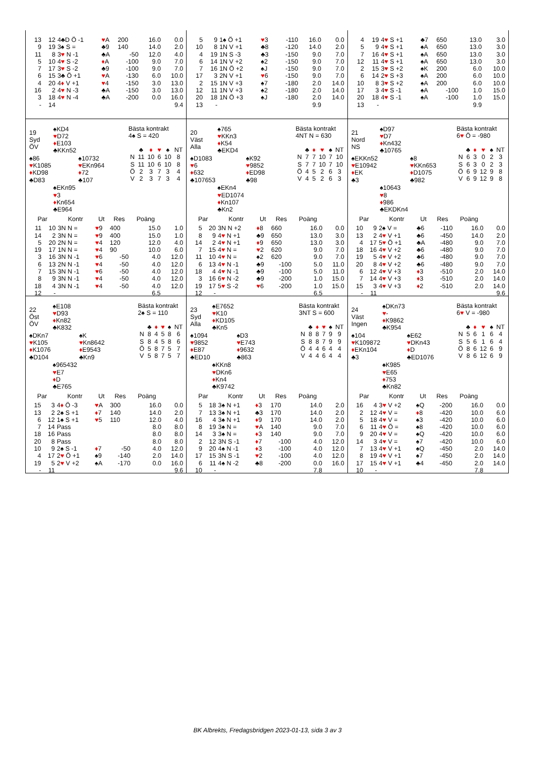| 13 | 12 | 4♣D Ö -1 | ♥ A | 200 | 16.0 | 0.0 |
| 9 | 19 | 3♠ S = | ♣9 | 140 | 14.0 | 2.0 |
| 11 | 8 | 3 ♥ N -1 | ♣A | -50 | 12.0 | 4.0 |
| 5 | 10 | 4 ♥ S -2 | ♦ A | -100 | 9.0 | 7.0 |
| 7 | 17 | 3 ♥ S -2 | ♣9 | -100 | 9.0 | 7.0 |
| 6 | 15 | 3♣ Ö +1 | ♥ A | -130 | 6.0 | 10.0 |
| 4 | 20 | 4 ♦ V +1 | ♥ 4 | -150 | 3.0 | 13.0 |
| 16 | 2 | 4 ♥ N -3 | ♣A | -150 | 3.0 | 13.0 |
| 3 | 18 | 4 ♥ N -4 | ♣A | -200 | 0.0 | 16.0 |
| - | 14 | | | | | 9.4 |
| 5 | 9 | 1♠ Ö +1 | ♥ 3 | -110 | 16.0 | 0.0 |
| 10 | 8 | 1N V +1 | ♣8 | -120 | 14.0 | 2.0 |
| 4 | 19 | 1N S -3 | ♣3 | -150 | 9.0 | 7.0 |
| 6 | 14 | 1N V +2 | ♠2 | -150 | 9.0 | 7.0 |
| 7 | 16 | 1N Ö +2 | ♠J | -150 | 9.0 | 7.0 |
| 17 | 3 | 2N V +1 | ♥ 6 | -150 | 9.0 | 7.0 |
| 2 | 15 | 1N V +3 | ♠7 | -180 | 2.0 | 14.0 |
| 12 | 11 | 1N V +3 | ♠2 | -180 | 2.0 | 14.0 |
| 20 | 18 | 1N Ö +3 | ♠J | -180 | 2.0 | 14.0 |
| 13 | - | | | | 9.9 | |
| 4 | 19 | 4 ♥ S +1 | ♣7 | 650 | 13.0 | 3.0 |
| 5 | 9 | 4 ♥ S +1 | ♠A | 650 | 13.0 | 3.0 |
| 7 | 16 | 4 ♥ S +1 | ♠A | 650 | 13.0 | 3.0 |
| 12 | 11 | 4 ♥ S +1 | ♠A | 650 | 13.0 | 3.0 |
| 2 | 15 | 3 ♥ S +2 | ♠K | 200 | 6.0 | 10.0 |
| 6 | 14 | 2 ♥ S +3 | ♠A | 200 | 6.0 | 10.0 |
| 10 | 8 | 3 ♥ S +2 | ♠A | 200 | 6.0 | 10.0 |
| 17 | 3 | 4 ♥ S -1 | ♠A | -100 | 1.0 | 15.0 |
| 20 | 18 | 4 ♥ S -1 | ♠A | -100 | 1.0 | 15.0 |
| 13 | - | | | | 9.9 | |
| 19 Syd ÖV | ♠KD4 ♥ D72 ♦ E103 ♣KKn52 | |
| ♠86 ♥ K1085 ♦ KD98 ♣D83 | | ♠10732 ♥ EKn964 ♦ 72 ♣107 |
| | ♠EKn95 ♥ 3 ♦ Kn654 ♣E964 | |
Bästa kontrakt
4♠ S = 420
| | ♣ | ♦ | ♥ | ♠ | NT |
| N | 11 | 10 | 6 | 10 | 8 |
| S | 11 | 10 | 6 | 10 | 8 |
| Ö | 2 | 3 | 7 | 3 | 4 |
| V | 2 | 3 | 7 | 3 | 4 |
| Par | | Kontr | Ut | Res | Poäng | |
| --- | --- | --- | --- | --- | --- | --- |
| 11 | 10 | 3N N = | ♥ 9 | 400 | 15.0 | 1.0 |
| 14 | 2 | 3N N = | ♥ 9 | 400 | 15.0 | 1.0 |
| 5 | 20 | 2N N = | ♥ 4 | 120 | 12.0 | 4.0 |
| 19 | 17 | 1N N = | ♥ 4 | 90 | 10.0 | 6.0 |
| 3 | 16 | 3N N -1 | ♥ 6 | -50 | 4.0 | 12.0 |
| 6 | 13 | 2N N -1 | ♥ 4 | -50 | 4.0 | 12.0 |
| 7 | 15 | 3N N -1 | ♥ 6 | -50 | 4.0 | 12.0 |
| 8 | 9 | 3N N -1 | ♥ 4 | -50 | 4.0 | 12.0 |
| 18 | 4 | 3N N -1 | ♥ 4 | -50 | 4.0 | 12.0 |
| 12 | - | | | | 6.5 | |
| 20 Väst Alla | ♠765 ♥ KKn3 ♦ K54 ♣EKD4 | |
| ♠D1083 ♥ 6 ♦ 632 ♣107653 | | ♠K92 ♥ 9852 ♦ ED98 ♣98 |
| | ♠EKn4 ♥ ED1074 ♦ Kn107 ♣Kn2 | |
Bästa kontrakt
4NT N = 630
| | ♣ | ♦ | ♥ | ♠ | NT |
| N | 7 | 7 | 10 | 7 | 10 |
| S | 7 | 7 | 10 | 7 | 10 |
| Ö | 4 | 5 | 2 | 6 | 3 |
| V | 4 | 5 | 2 | 6 | 3 |
| Par | | Kontr | Ut | Res | Poäng | |
| --- | --- | --- | --- | --- | --- | --- |
| 5 | 20 | 3N N +2 | ♦ 8 | 660 | 16.0 | 0.0 |
| 8 | 9 | 4 ♥ N +1 | ♣9 | 650 | 13.0 | 3.0 |
| 14 | 2 | 4 ♥ N +1 | ♦ 9 | 650 | 13.0 | 3.0 |
| 7 | 15 | 4 ♥ N = | ♥ 2 | 620 | 9.0 | 7.0 |
| 11 | 10 | 4 ♥ N = | ♠2 | 620 | 9.0 | 7.0 |
| 6 | 13 | 4 ♥ N -1 | ♣9 | -100 | 5.0 | 11.0 |
| 18 | 4 | 4 ♥ N -1 | ♣9 | -100 | 5.0 | 11.0 |
| 3 | 16 | 6 ♥ N -2 | ♣9 | -200 | 1.0 | 15.0 |
| 19 | 17 | 5 ♥ S -2 | ♥ 6 | -200 | 1.0 | 15.0 |
| 12 | - | | | | 6.5 | |
| 21 Nord NS | ♠D97 ♥ D7 ♦ Kn432 ♣10765 | |
| ♠EKKn52 ♥ E10942 ♦ EK ♣3 | | ♠8 ♥ KKn653 ♦ D1075 ♣982 |
| | ♠10643 ♥ 8 ♦ 986 ♣EKDKn4 | |
Bästa kontrakt
6♥ Ö = -980
| | ♣ | ♦ | ♥ | ♠ | NT |
| N | 6 | 3 | 0 | 2 | 3 |
| S | 6 | 3 | 0 | 2 | 3 |
| Ö | 6 | 9 | 12 | 9 | 8 |
| V | 6 | 9 | 12 | 9 | 8 |
| Par | | Kontr | Ut | Res | Poäng | |
| --- | --- | --- | --- | --- | --- | --- |
| 10 | 9 | 2♠ V = | ♣6 | -110 | 16.0 | 0.0 |
| 13 | 2 | 4 ♥ V +1 | ♣6 | -450 | 14.0 | 2.0 |
| 4 | 17 | 5 ♥ Ö +1 | ♣A | -480 | 9.0 | 7.0 |
| 18 | 16 | 4 ♥ V +2 | ♣6 | -480 | 9.0 | 7.0 |
| 19 | 5 | 4 ♥ V +2 | ♣6 | -480 | 9.0 | 7.0 |
| 20 | 8 | 4 ♥ V +2 | ♣6 | -480 | 9.0 | 7.0 |
| 6 | 12 | 4 ♥ V +3 | ♦ 3 | -510 | 2.0 | 14.0 |
| 7 | 14 | 4 ♥ V +3 | ♦ 3 | -510 | 2.0 | 14.0 |
| 15 | 3 | 4 ♥ V +3 | ♦ 2 | -510 | 2.0 | 14.0 |
| - | 11 | | | | | 9.6 |
| 22 Öst ÖV | ♠E108 ♥ D93 ♦ Kn82 ♣K832 | |
| ♠DKn7 ♥ K105 ♦ K1076 ♣D104 | | ♠K ♥ Kn8642 ♦ E9543 ♣Kn9 |
| | ♠965432 ♥ E7 ♦ D ♣E765 | |
Bästa kontrakt
2♠ S = 110
| | ♣ | ♦ | ♥ | ♠ | NT |
| N | 8 | 4 | 5 | 8 | 6 |
| S | 8 | 4 | 5 | 8 | 6 |
| Ö | 5 | 8 | 7 | 5 | 7 |
| V | 5 | 8 | 7 | 5 | 7 |
| Par | | Kontr | Ut | Res | Poäng | |
| --- | --- | --- | --- | --- | --- | --- |
| 15 | 3 | 4 ♦ Ö -3 | ♥ A | 300 | 16.0 | 0.0 |
| 13 | 2 | 2♠ S +1 | ♦ 7 | 140 | 14.0 | 2.0 |
| 6 | 12 | 1♠ S +1 | ♥ 5 | 110 | 12.0 | 4.0 |
| 7 | 14 | Pass | | | 8.0 | 8.0 |
| 18 | 16 | Pass | | | 8.0 | 8.0 |
| 20 | 8 | Pass | | | 8.0 | 8.0 |
| 10 | 9 | 2♠ S -1 | ♦ 7 | -50 | 4.0 | 12.0 |
| 4 | 17 | 2 ♥ Ö +1 | ♠9 | -140 | 2.0 | 14.0 |
| 19 | 5 | 2 ♥ V +2 | ♠A | -170 | 0.0 | 16.0 |
| - | 11 | | | | | 9.6 |
| 23 Syd Alla | ♠E7652 ♥ K10 ♦ KD105 ♣Kn5 | |
| ♠1094 ♥ 9852 ♦ E87 ♣ED10 | | ♠D3 ♥ E743 ♦ 9632 ♣863 |
| | ♠KKn8 ♥ DKn6 ♦ Kn4 ♣K9742 | |
Bästa kontrakt
3NT S = 600
| | ♣ | ♦ | ♥ | ♠ | NT |
| N | 8 | 8 | 7 | 9 | 9 |
| S | 8 | 8 | 7 | 9 | 9 |
| Ö | 4 | 4 | 6 | 4 | 4 |
| V | 4 | 4 | 6 | 4 | 4 |
| Par | | Kontr | Ut | Res | Poäng | |
| --- | --- | --- | --- | --- | --- | --- |
| 5 | 18 | 3♠ N +1 | ♦ 3 | 170 | 14.0 | 2.0 |
| 7 | 13 | 3♠ N +1 | ♣3 | 170 | 14.0 | 2.0 |
| 16 | 4 | 3♠ N +1 | ♦ 9 | 170 | 14.0 | 2.0 |
| 8 | 19 | 3♠ N = | ♥ A | 140 | 9.0 | 7.0 |
| 14 | 3 | 3♠ N = | ♦ 3 | 140 | 9.0 | 7.0 |
| 2 | 12 | 3N S -1 | ♦ 7 | -100 | 4.0 | 12.0 |
| 9 | 20 | 4♠ N -1 | ♦ 3 | -100 | 4.0 | 12.0 |
| 17 | 15 | 3N S -1 | ♥ 2 | -100 | 4.0 | 12.0 |
| 6 | 11 | 4♠ N -2 | ♣8 | -200 | 0.0 | 16.0 |
| 10 | - | | | | 7.8 | |
| 24 Väst Ingen | ♠DKn73 ♥ - ♦ K9862 ♣K954 | |
| ♠104 ♥ K109872 ♦ EKn104 ♣3 | | ♠E62 ♥ DKn43 ♦ D ♣ED1076 |
| | ♠K985 ♥ E65 ♦ 753 ♣Kn82 | |
Bästa kontrakt
6♥ V = -980
| | ♣ | ♦ | ♥ | ♠ | NT |
| N | 5 | 6 | 1 | 6 | 4 |
| S | 5 | 6 | 1 | 6 | 4 |
| Ö | 8 | 6 | 12 | 6 | 9 |
| V | 8 | 6 | 12 | 6 | 9 |
| Par | | Kontr | Ut | Res | Poäng | |
| --- | --- | --- | --- | --- | --- | --- |
| 16 | 4 | 3 ♥ V +2 | ♠Q | -200 | 16.0 | 0.0 |
| 2 | 12 | 4 ♥ V = | ♦ 8 | -420 | 10.0 | 6.0 |
| 5 | 18 | 4 ♥ V = | ♠3 | -420 | 10.0 | 6.0 |
| 6 | 11 | 4 ♥ Ö = | ♠8 | -420 | 10.0 | 6.0 |
| 9 | 20 | 4 ♥ V = | ♠Q | -420 | 10.0 | 6.0 |
| 14 | 3 | 4 ♥ V = | ♠7 | -420 | 10.0 | 6.0 |
| 7 | 13 | 4 ♥ V +1 | ♠Q | -450 | 2.0 | 14.0 |
| 8 | 19 | 4 ♥ V +1 | ♠7 | -450 | 2.0 | 14.0 |
| 17 | 15 | 4 ♥ V +1 | ♣4 | -450 | 2.0 | 14.0 |
| 10 | - | | | | 7.8 | |
BK Albrekts, Fredagsbridgen 2023-01-13, sida 3 av 3